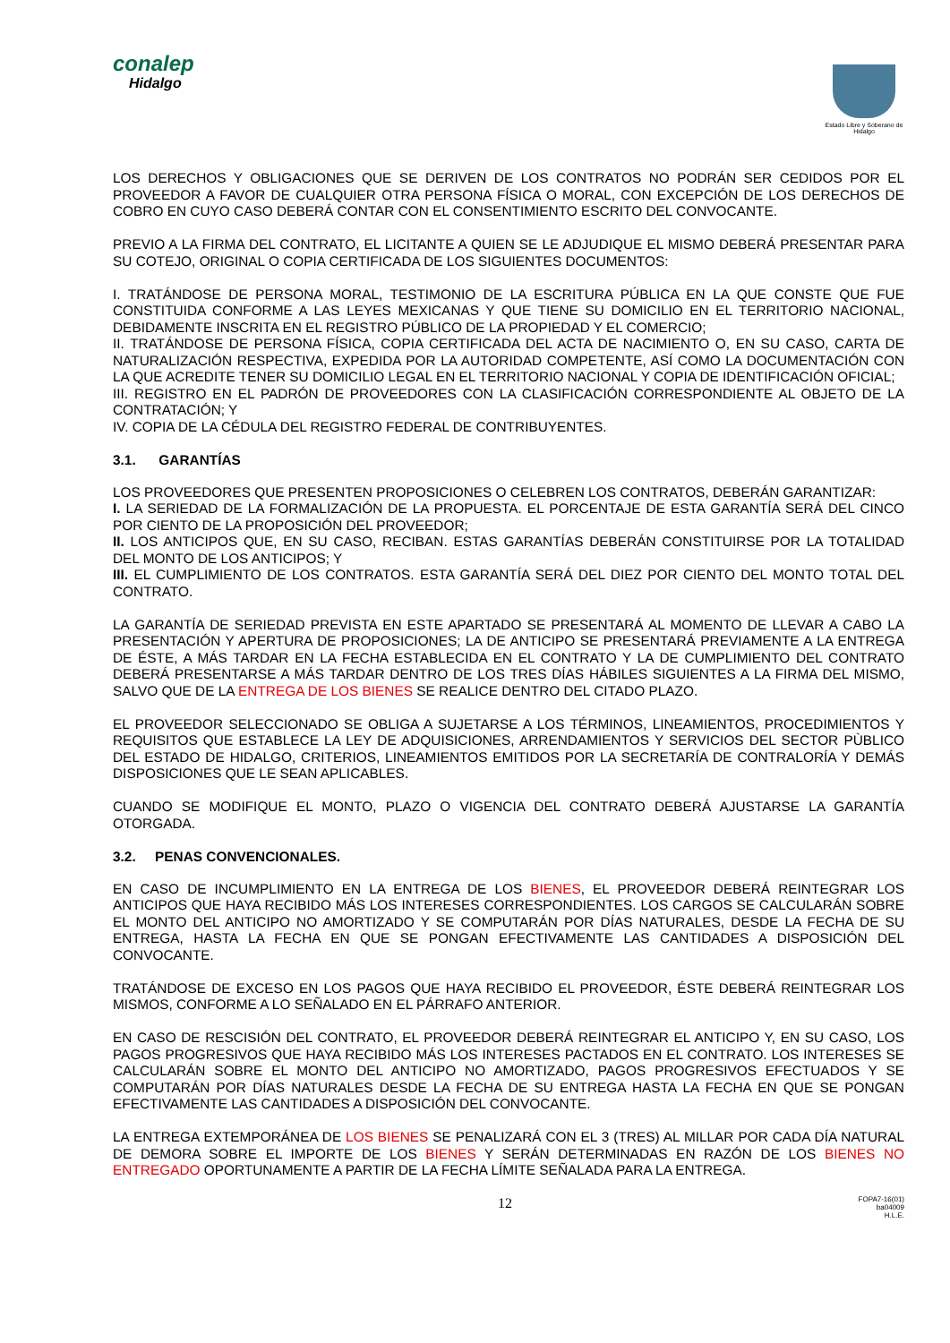conalep
Hidalgo
Estado Libre y Soberano de Hidalgo
LOS DERECHOS Y OBLIGACIONES QUE SE DERIVEN DE LOS CONTRATOS NO PODRÁN SER CEDIDOS POR EL PROVEEDOR A FAVOR DE CUALQUIER OTRA PERSONA FÍSICA O MORAL, CON EXCEPCIÓN DE LOS DERECHOS DE COBRO EN CUYO CASO DEBERÁ CONTAR CON EL CONSENTIMIENTO ESCRITO DEL CONVOCANTE.
PREVIO A LA FIRMA DEL CONTRATO, EL LICITANTE A QUIEN SE LE ADJUDIQUE EL MISMO DEBERÁ PRESENTAR PARA SU COTEJO, ORIGINAL O COPIA CERTIFICADA DE LOS SIGUIENTES DOCUMENTOS:
I. TRATÁNDOSE DE PERSONA MORAL, TESTIMONIO DE LA ESCRITURA PÚBLICA EN LA QUE CONSTE QUE FUE CONSTITUIDA CONFORME A LAS LEYES MEXICANAS Y QUE TIENE SU DOMICILIO EN EL TERRITORIO NACIONAL, DEBIDAMENTE INSCRITA EN EL REGISTRO PÚBLICO DE LA PROPIEDAD Y EL COMERCIO;
II. TRATÁNDOSE DE PERSONA FÍSICA, COPIA CERTIFICADA DEL ACTA DE NACIMIENTO O, EN SU CASO, CARTA DE NATURALIZACIÓN RESPECTIVA, EXPEDIDA POR LA AUTORIDAD COMPETENTE, ASÍ COMO LA DOCUMENTACIÓN CON LA QUE ACREDITE TENER SU DOMICILIO LEGAL EN EL TERRITORIO NACIONAL Y COPIA DE IDENTIFICACIÓN OFICIAL;
III. REGISTRO EN EL PADRÓN DE PROVEEDORES CON LA CLASIFICACIÓN CORRESPONDIENTE AL OBJETO DE LA CONTRATACIÓN; Y
IV. COPIA DE LA CÉDULA DEL REGISTRO FEDERAL DE CONTRIBUYENTES.
3.1. GARANTÍAS
LOS PROVEEDORES QUE PRESENTEN PROPOSICIONES O CELEBREN LOS CONTRATOS, DEBERÁN GARANTIZAR:
I. LA SERIEDAD DE LA FORMALIZACIÓN DE LA PROPUESTA. EL PORCENTAJE DE ESTA GARANTÍA SERÁ DEL CINCO POR CIENTO DE LA PROPOSICIÓN DEL PROVEEDOR;
II. LOS ANTICIPOS QUE, EN SU CASO, RECIBAN. ESTAS GARANTÍAS DEBERÁN CONSTITUIRSE POR LA TOTALIDAD DEL MONTO DE LOS ANTICIPOS; Y
III. EL CUMPLIMIENTO DE LOS CONTRATOS. ESTA GARANTÍA SERÁ DEL DIEZ POR CIENTO DEL MONTO TOTAL DEL CONTRATO.
LA GARANTÍA DE SERIEDAD PREVISTA EN ESTE APARTADO SE PRESENTARÁ AL MOMENTO DE LLEVAR A CABO LA PRESENTACIÓN Y APERTURA DE PROPOSICIONES; LA DE ANTICIPO SE PRESENTARÁ PREVIAMENTE A LA ENTREGA DE ÉSTE, A MÁS TARDAR EN LA FECHA ESTABLECIDA EN EL CONTRATO Y LA DE CUMPLIMIENTO DEL CONTRATO DEBERÁ PRESENTARSE A MÁS TARDAR DENTRO DE LOS TRES DÍAS HÁBILES SIGUIENTES A LA FIRMA DEL MISMO, SALVO QUE DE LA ENTREGA DE LOS BIENES SE REALICE DENTRO DEL CITADO PLAZO.
EL PROVEEDOR SELECCIONADO SE OBLIGA A SUJETARSE A LOS TÉRMINOS, LINEAMIENTOS, PROCEDIMIENTOS Y REQUISITOS QUE ESTABLECE LA LEY DE ADQUISICIONES, ARRENDAMIENTOS Y SERVICIOS DEL SECTOR PÙBLICO DEL ESTADO DE HIDALGO, CRITERIOS, LINEAMIENTOS EMITIDOS POR LA SECRETARÍA DE CONTRALORÍA Y DEMÁS DISPOSICIONES QUE LE SEAN APLICABLES.
CUANDO SE MODIFIQUE EL MONTO, PLAZO O VIGENCIA DEL CONTRATO DEBERÁ AJUSTARSE LA GARANTÍA OTORGADA.
3.2. PENAS CONVENCIONALES.
EN CASO DE INCUMPLIMIENTO EN LA ENTREGA DE LOS BIENES, EL PROVEEDOR DEBERÁ REINTEGRAR LOS ANTICIPOS QUE HAYA RECIBIDO MÁS LOS INTERESES CORRESPONDIENTES. LOS CARGOS SE CALCULARÁN SOBRE EL MONTO DEL ANTICIPO NO AMORTIZADO Y SE COMPUTARÁN POR DÍAS NATURALES, DESDE LA FECHA DE SU ENTREGA, HASTA LA FECHA EN QUE SE PONGAN EFECTIVAMENTE LAS CANTIDADES A DISPOSICIÓN DEL CONVOCANTE.
TRATÁNDOSE DE EXCESO EN LOS PAGOS QUE HAYA RECIBIDO EL PROVEEDOR, ÉSTE DEBERÁ REINTEGRAR LOS MISMOS, CONFORME A LO SEÑALADO EN EL PÁRRAFO ANTERIOR.
EN CASO DE RESCISIÓN DEL CONTRATO, EL PROVEEDOR DEBERÁ REINTEGRAR EL ANTICIPO Y, EN SU CASO, LOS PAGOS PROGRESIVOS QUE HAYA RECIBIDO MÁS LOS INTERESES PACTADOS EN EL CONTRATO. LOS INTERESES SE CALCULARÁN SOBRE EL MONTO DEL ANTICIPO NO AMORTIZADO, PAGOS PROGRESIVOS EFECTUADOS Y SE COMPUTARÁN POR DÍAS NATURALES DESDE LA FECHA DE SU ENTREGA HASTA LA FECHA EN QUE SE PONGAN EFECTIVAMENTE LAS CANTIDADES A DISPOSICIÓN DEL CONVOCANTE.
LA ENTREGA EXTEMPORÁNEA DE LOS BIENES SE PENALIZARÁ CON EL 3 (TRES) AL MILLAR POR CADA DÍA NATURAL DE DEMORA SOBRE EL IMPORTE DE LOS BIENES Y SERÁN DETERMINADAS EN RAZÓN DE LOS BIENES NO ENTREGADO OPORTUNAMENTE A PARTIR DE LA FECHA LÍMITE SEÑALADA PARA LA ENTREGA.
12 FOPA7-16(01)
ba04009
H.L.E.